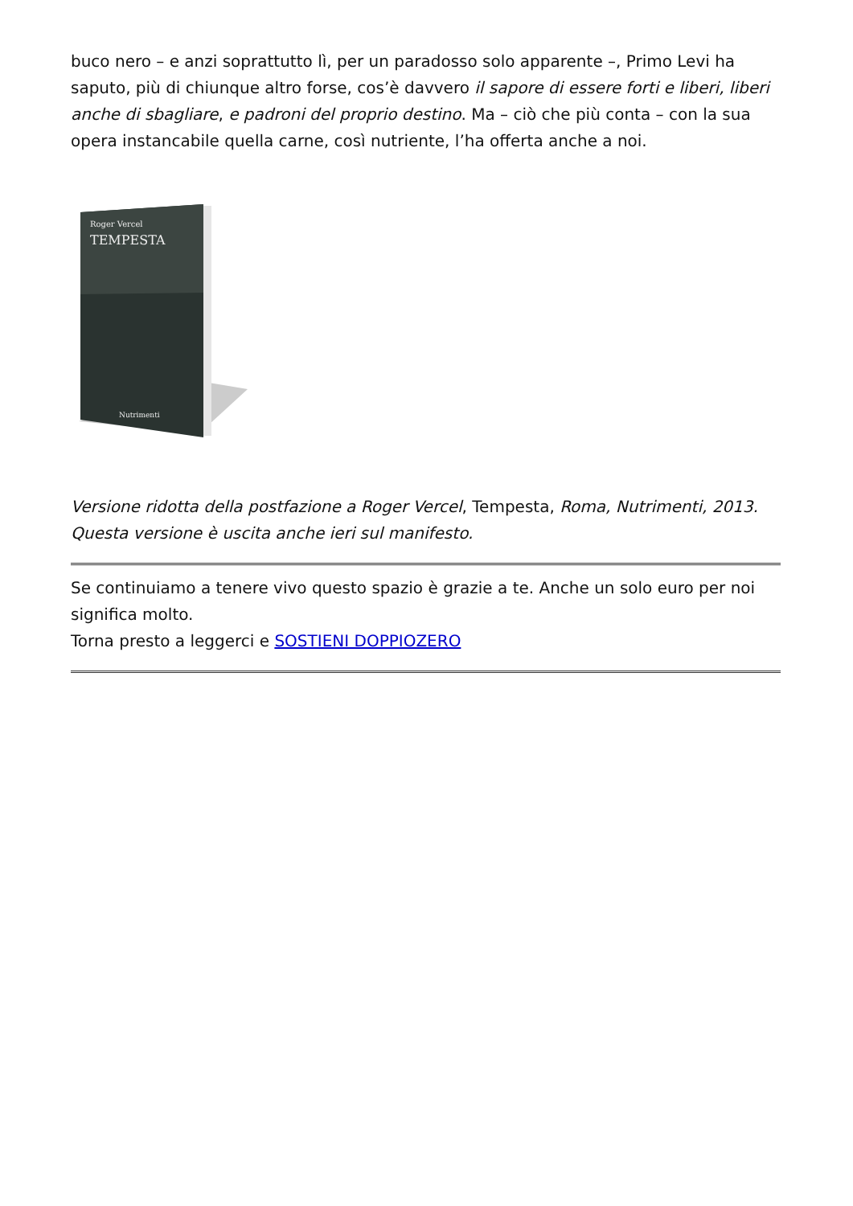buco nero – e anzi soprattutto lì, per un paradosso solo apparente –, Primo Levi ha saputo, più di chiunque altro forse, cos’è davvero il sapore di essere forti e liberi, liberi anche di sbagliare, e padroni del proprio destino. Ma – ciò che più conta – con la sua opera instancabile quella carne, così nutriente, l’ha offerta anche a noi.
Roger Vercel
TEMPESTA
Nutrimenti
Versione ridotta della postfazione a Roger Vercel, Tempesta, Roma, Nutrimenti, 2013.
Questa versione è uscita anche ieri sul manifesto.
Se continuiamo a tenere vivo questo spazio è grazie a te. Anche un solo euro per noi significa molto.
Torna presto a leggerci e SOSTIENI DOPPIOZERO